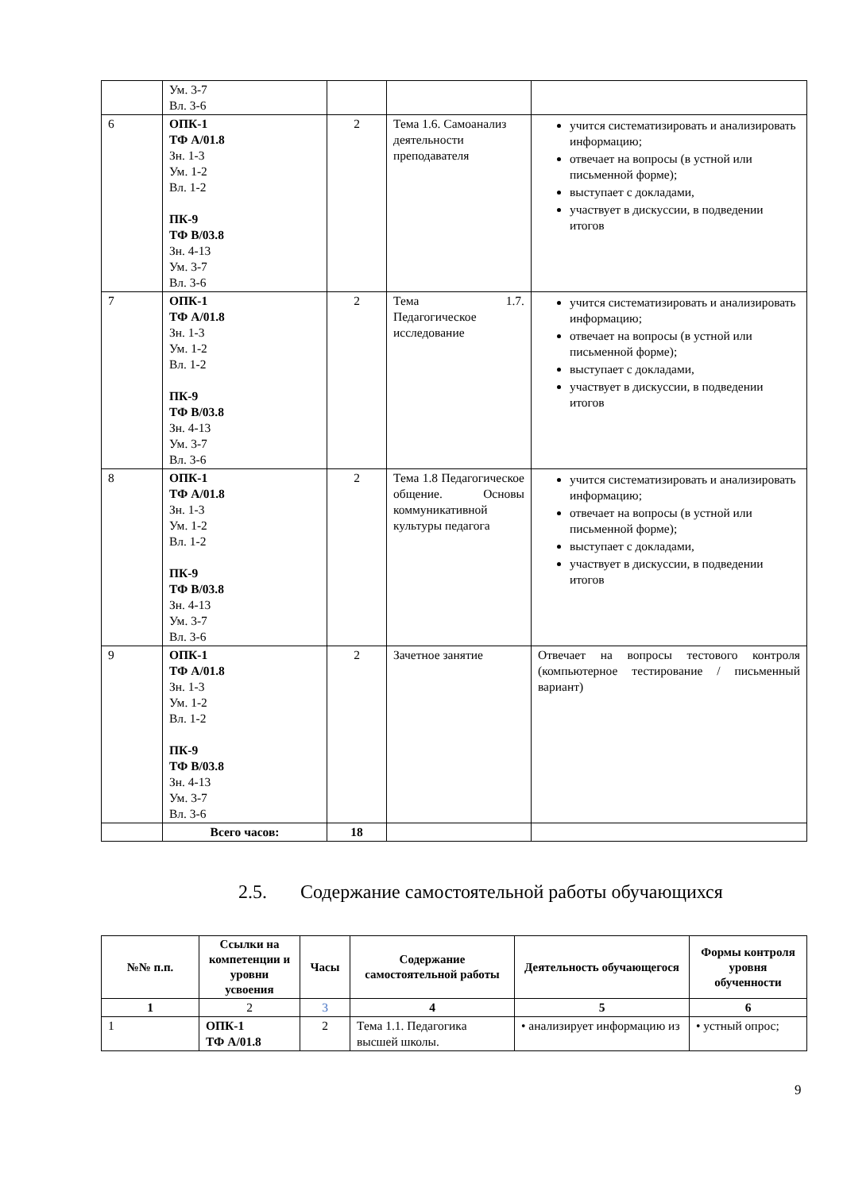| | Ум. 3-7 Вл. 3-6 | | | |
| 6 | ОПК-1 ТФ А/01.8 Зн. 1-3 Ум. 1-2 Вл. 1-2 ПК-9 ТФ В/03.8 Зн. 4-13 Ум. 3-7 Вл. 3-6 | 2 | Тема 1.6. Самоанализ деятельности преподавателя | учится систематизировать и анализировать информацию; отвечает на вопросы (в устной или письменной форме); выступает с докладами, участвует в дискуссии, в подведении итогов |
| 7 | ОПК-1 ТФ А/01.8 Зн. 1-3 Ум. 1-2 Вл. 1-2 ПК-9 ТФ В/03.8 Зн. 4-13 Ум. 3-7 Вл. 3-6 | 2 | Тема 1.7. Педагогическое исследование | учится систематизировать и анализировать информацию; отвечает на вопросы (в устной или письменной форме); выступает с докладами, участвует в дискуссии, в подведении итогов |
| 8 | ОПК-1 ТФ А/01.8 Зн. 1-3 Ум. 1-2 Вл. 1-2 ПК-9 ТФ В/03.8 Зн. 4-13 Ум. 3-7 Вл. 3-6 | 2 | Тема 1.8 Педагогическое общение. Основы коммуникативной культуры педагога | учится систематизировать и анализировать информацию; отвечает на вопросы (в устной или письменной форме); выступает с докладами, участвует в дискуссии, в подведении итогов |
| 9 | ОПК-1 ТФ А/01.8 Зн. 1-3 Ум. 1-2 Вл. 1-2 ПК-9 ТФ В/03.8 Зн. 4-13 Ум. 3-7 Вл. 3-6 | 2 | Зачетное занятие | Отвечает на вопросы тестового контроля (компьютерное тестирование / письменный вариант) |
| | Всего часов: | 18 | | |
2.5. Содержание самостоятельной работы обучающихся
| №№ п.п. | Ссылки на компетенции и уровни усвоения | Часы | Содержание самостоятельной работы | Деятельность обучающегося | Формы контроля уровня обученности |
| --- | --- | --- | --- | --- | --- |
| 1 | 2 | 3 | 4 | 5 | 6 |
| 1 | ОПК-1 ТФ А/01.8 | 2 | Тема 1.1. Педагогика высшей школы. | • анализирует информацию из | • устный опрос; |
9